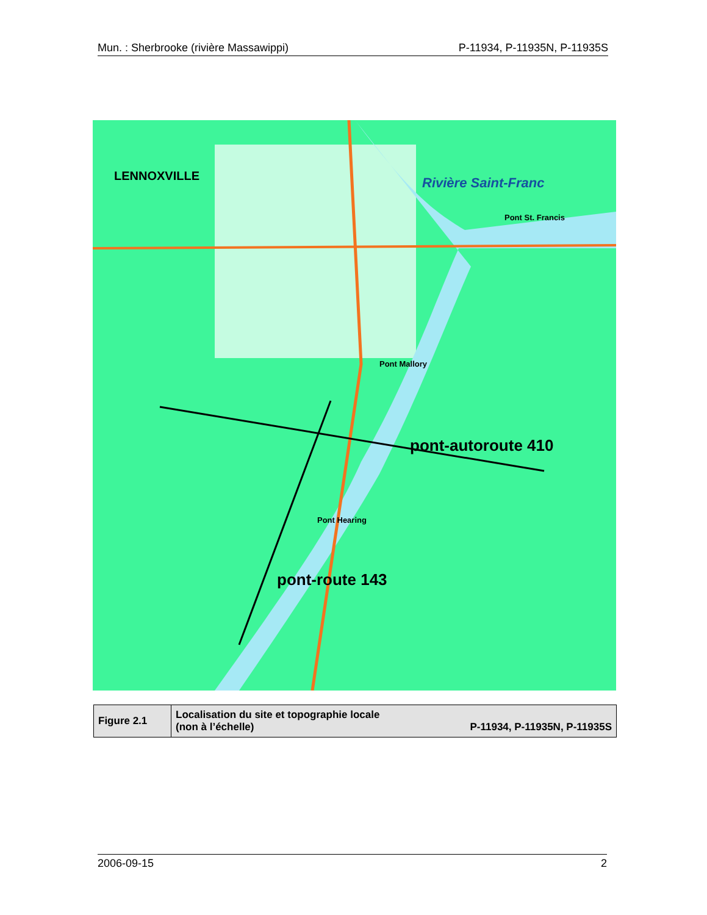Mun. : Sherbrooke (rivière Massawippi) P-11934, P-11935N, P-11935S
LENNOXVILLE Rivière Saint-Franc
Pont St. Francis
Pont Mallory
Pont Hearing
pont-autoroute 410
pont-route 143
| Figure 2.1 | Localisation du site et topographie locale (non à l’échelle) P-11934, P-11935N, P-11935S |
2006-09-15 2